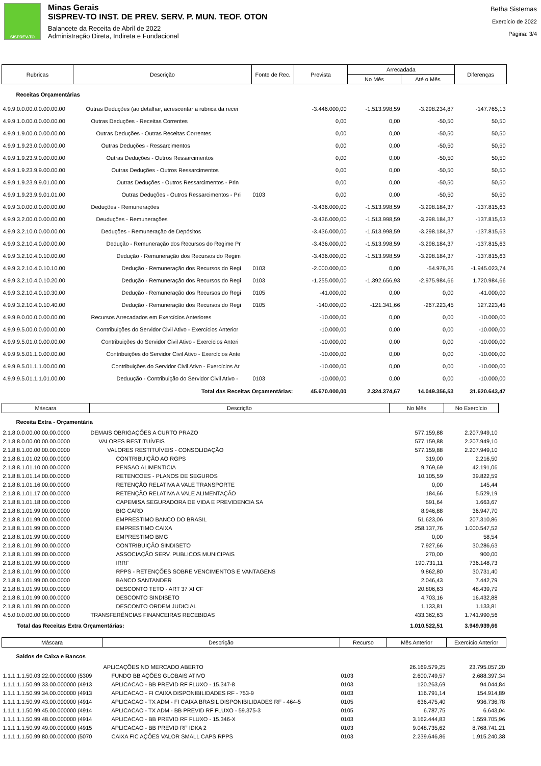SISPREV-TO
Minas Gerais
SISPREV-TO INST. DE PREV. SERV. P. MUN. TEOF. OTON
Balancete da Receita de Abril de 2022
Administração Direta, Indireta e Fundacional
Betha Sistemas
Exercício de 2022
Página: 3/4
| Rubricas | Descrição | Fonte de Rec. | Prevista | Arrecadada | | Diferenças |
| --- | --- | --- | --- | --- | --- | --- |
| | | | | No Mês | Até o Mês | |
| Receitas Orçamentárias | | | | | | |
| 4.9.9.0.0.00.0.0.00.00.00 | Outras Deduções (ao detalhar, acrescentar a rubrica da recei | | -3.446.000,00 | -1.513.998,59 | -3.298.234,87 | -147.765,13 |
| 4.9.9.1.0.00.0.0.00.00.00 | Outras Deduções - Receitas Correntes | | 0,00 | 0,00 | -50,50 | 50,50 |
| 4.9.9.1.9.00.0.0.00.00.00 | Outras Deduções - Outras Receitas Correntes | | 0,00 | 0,00 | -50,50 | 50,50 |
| 4.9.9.1.9.23.0.0.00.00.00 | Outras Deduções - Ressarcimentos | | 0,00 | 0,00 | -50,50 | 50,50 |
| 4.9.9.1.9.23.9.0.00.00.00 | Outras Deduções - Outros Ressarcimentos | | 0,00 | 0,00 | -50,50 | 50,50 |
| 4.9.9.1.9.23.9.9.00.00.00 | Outras Deduções - Outros Ressarcimentos | | 0,00 | 0,00 | -50,50 | 50,50 |
| 4.9.9.1.9.23.9.9.01.00.00 | Outras Deduções - Outros Ressarcimentos - Prin | | 0,00 | 0,00 | -50,50 | 50,50 |
| 4.9.9.1.9.23.9.9.01.01.00 | Outras Deduções - Outros Ressarcimentos - Pri | 0103 | 0,00 | 0,00 | -50,50 | 50,50 |
| 4.9.9.3.0.00.0.0.00.00.00 | Deduções - Remunerações | | -3.436.000,00 | -1.513.998,59 | -3.298.184,37 | -137.815,63 |
| 4.9.9.3.2.00.0.0.00.00.00 | Deuduções - Remunerações | | -3.436.000,00 | -1.513.998,59 | -3.298.184,37 | -137.815,63 |
| 4.9.9.3.2.10.0.0.00.00.00 | Deduções - Remuneração de Depósitos | | -3.436.000,00 | -1.513.998,59 | -3.298.184,37 | -137.815,63 |
| 4.9.9.3.2.10.4.0.00.00.00 | Dedução - Remuneração dos Recursos do Regime Pr | | -3.436.000,00 | -1.513.998,59 | -3.298.184,37 | -137.815,63 |
| 4.9.9.3.2.10.4.0.10.00.00 | Dedução - Remuneração dos Recursos do Regim | | -3.436.000,00 | -1.513.998,59 | -3.298.184,37 | -137.815,63 |
| 4.9.9.3.2.10.4.0.10.10.00 | Dedução - Remuneração dos Recursos do Regi | 0103 | -2.000.000,00 | 0,00 | -54.976,26 | -1.945.023,74 |
| 4.9.9.3.2.10.4.0.10.20.00 | Dedução - Remuneração dos Recursos do Regi | 0103 | -1.255.000,00 | -1.392.656,93 | -2.975.984,66 | 1.720.984,66 |
| 4.9.9.3.2.10.4.0.10.30.00 | Dedução - Remuneração dos Recursos do Regi | 0105 | -41.000,00 | 0,00 | 0,00 | -41.000,00 |
| 4.9.9.3.2.10.4.0.10.40.00 | Dedução - Remuneração dos Recursos do Regi | 0105 | -140.000,00 | -121.341,66 | -267.223,45 | 127.223,45 |
| 4.9.9.9.0.00.0.0.00.00.00 | Recursos Arrecadados em Exercícios Anteriores | | -10.000,00 | 0,00 | 0,00 | -10.000,00 |
| 4.9.9.9.5.00.0.0.00.00.00 | Contribuições do Servidor Civil Ativo - Exercícios Anterior | | -10.000,00 | 0,00 | 0,00 | -10.000,00 |
| 4.9.9.9.5.01.0.0.00.00.00 | Contribuições do Servidor Civil Ativo - Exercícios Anteri | | -10.000,00 | 0,00 | 0,00 | -10.000,00 |
| 4.9.9.9.5.01.1.0.00.00.00 | Contribuições do Servidor Civil Ativo - Exercícios Ante | | -10.000,00 | 0,00 | 0,00 | -10.000,00 |
| 4.9.9.9.5.01.1.1.00.00.00 | Contribuições do Servidor Civil Ativo - Exercícios Ar | | -10.000,00 | 0,00 | 0,00 | -10.000,00 |
| 4.9.9.9.5.01.1.1.01.00.00 | Deduução - Contribuição do Servidor Civil Ativo - | 0103 | -10.000,00 | 0,00 | 0,00 | -10.000,00 |
| Total das Receitas Orçamentárias: | | | 45.670.000,00 | 2.324.374,67 | 14.049.356,53 | 31.620.643,47 |
| Máscara | Descrição | No Mês | No Exercício |
| --- | --- | --- | --- |
| Receita Extra - Orçamentária | | | |
| 2.1.8.0.0.00.00.00.00.0000 | DEMAIS OBRIGAÇÕES A CURTO PRAZO | 577.159,88 | 2.207.949,10 |
| 2.1.8.8.0.00.00.00.00.0000 | VALORES RESTITUÍVEIS | 577.159,88 | 2.207.949,10 |
| 2.1.8.8.1.00.00.00.00.0000 | VALORES RESTITUÍVEIS - CONSOLIDAÇÃO | 577.159,88 | 2.207.949,10 |
| 2.1.8.8.1.01.02.00.00.0000 | CONTRIBUIÇÃO AO RGPS | 319,00 | 2.216,50 |
| 2.1.8.8.1.01.10.00.00.0000 | PENSAO ALIMENTICIA | 9.769,69 | 42.191,06 |
| 2.1.8.8.1.01.14.00.00.0000 | RETENCOES - PLANOS DE SEGUROS | 10.105,59 | 39.822,59 |
| 2.1.8.8.1.01.16.00.00.0000 | RETENÇÃO RELATIVA A VALE TRANSPORTE | 0,00 | 145,44 |
| 2.1.8.8.1.01.17.00.00.0000 | RETENÇÃO RELATIVA A VALE ALIMENTAÇÃO | 184,66 | 5.529,19 |
| 2.1.8.8.1.01.18.00.00.0000 | CAPEMISA SEGURADORA DE VIDA E PREVIDENCIA SA | 591,64 | 1.663,67 |
| 2.1.8.8.1.01.99.00.00.0000 | BIG CARD | 8.946,88 | 36.947,70 |
| 2.1.8.8.1.01.99.00.00.0000 | EMPRESTIMO BANCO DO BRASIL | 51.623,06 | 207.310,86 |
| 2.1.8.8.1.01.99.00.00.0000 | EMPRESTIMO CAIXA | 258.137,76 | 1.000.547,52 |
| 2.1.8.8.1.01.99.00.00.0000 | EMPRESTIMO BMG | 0,00 | 58,54 |
| 2.1.8.8.1.01.99.00.00.0000 | CONTRIBUIÇÃO SINDISETO | 7.927,66 | 30.286,63 |
| 2.1.8.8.1.01.99.00.00.0000 | ASSOCIAÇÃO SERV. PUBLICOS MUNICIPAIS | 270,00 | 900,00 |
| 2.1.8.8.1.01.99.00.00.0000 | IRRF | 190.731,11 | 736.148,73 |
| 2.1.8.8.1.01.99.00.00.0000 | RPPS - RETENÇÕES SOBRE VENCIMENTOS E VANTAGENS | 9.862,80 | 30.731,40 |
| 2.1.8.8.1.01.99.00.00.0000 | BANCO SANTANDER | 2.046,43 | 7.442,79 |
| 2.1.8.8.1.01.99.00.00.0000 | DESCONTO TETO - ART 37 XI CF | 20.806,63 | 48.439,79 |
| 2.1.8.8.1.01.99.00.00.0000 | DESCONTO SINDISETO | 4.703,16 | 16.432,88 |
| 2.1.8.8.1.01.99.00.00.0000 | DESCONTO ORDEM JUDICIAL | 1.133,81 | 1.133,81 |
| 4.5.0.0.0.00.00.00.00.0000 | TRANSFERÊNCIAS FINANCEIRAS RECEBIDAS | 433.362,63 | 1.741.990,56 |
| Total das Receitas Extra Orçamentárias: | | 1.010.522,51 | 3.949.939,66 |
| Máscara | Descrição | Recurso | Mês Anterior | Exercício Anterior |
| --- | --- | --- | --- | --- |
| Saldos de Caixa e Bancos | | | | |
| | APLICAÇÕES NO MERCADO ABERTO | | 26.169.579,25 | 23.795.057,20 |
| 1.1.1.1.1.50.03.22.00.000000 (5309 | FUNDO BB AÇÕES GLOBAIS ATIVO | 0103 | 2.600.749,57 | 2.688.397,34 |
| 1.1.1.1.1.50.99.33.00.000000 (4913 | APLICACAO - BB PREVID RF FLUXO - 15.347-8 | 0103 | 120.263,69 | 94.044,84 |
| 1.1.1.1.1.50.99.34.00.000000 (4913 | APLICACAO - FI CAIXA DISPONIBILIDADES RF - 753-9 | 0103 | 116.791,14 | 154.914,89 |
| 1.1.1.1.1.50.99.43.00.000000 (4914 | APLICACAO - TX ADM - FI CAIXA BRASIL DISPONIBILIDADES RF - 464-5 | 0105 | 636.475,40 | 936.736,78 |
| 1.1.1.1.1.50.99.45.00.000000 (4914 | APLICACAO - TX ADM - BB PREVID RF FLUXO - 59.375-3 | 0105 | 6.787,75 | 6.643,04 |
| 1.1.1.1.1.50.99.48.00.000000 (4914 | APLICACAO - BB PREVID RF FLUXO - 15.346-X | 0103 | 3.162.444,83 | 1.559.705,96 |
| 1.1.1.1.1.50.99.49.00.000000 (4915 | APLICACAO - BB PREVID RF IDKA 2 | 0103 | 9.048.735,62 | 8.768.741,21 |
| 1.1.1.1.1.50.99.80.00.000000 (5070 | CAIXA FIC AÇÕES VALOR SMALL CAPS RPPS | 0103 | 2.239.646,86 | 1.915.240,38 |